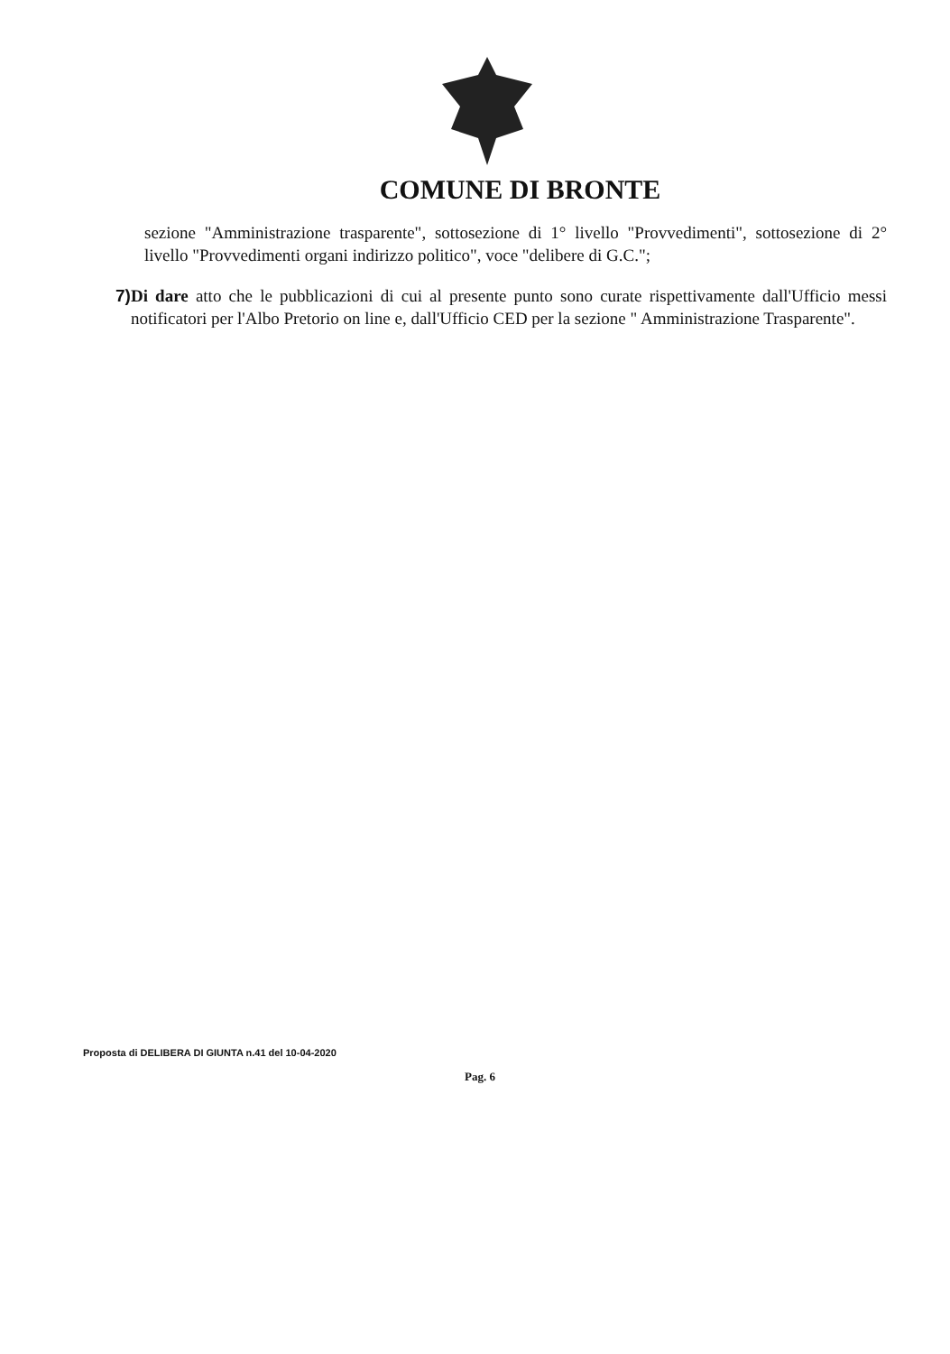COMUNE DI BRONTE
sezione "Amministrazione trasparente", sottosezione di 1° livello "Provvedimenti", sottosezione di 2° livello "Provvedimenti organi indirizzo politico", voce "delibere di G.C.";
7) Di dare atto che le pubblicazioni di cui al presente punto sono curate rispettivamente dall'Ufficio messi notificatori per l'Albo Pretorio on line e, dall'Ufficio CED per la sezione " Amministrazione Trasparente".
Proposta di DELIBERA DI GIUNTA n.41 del 10-04-2020
Pag. 6